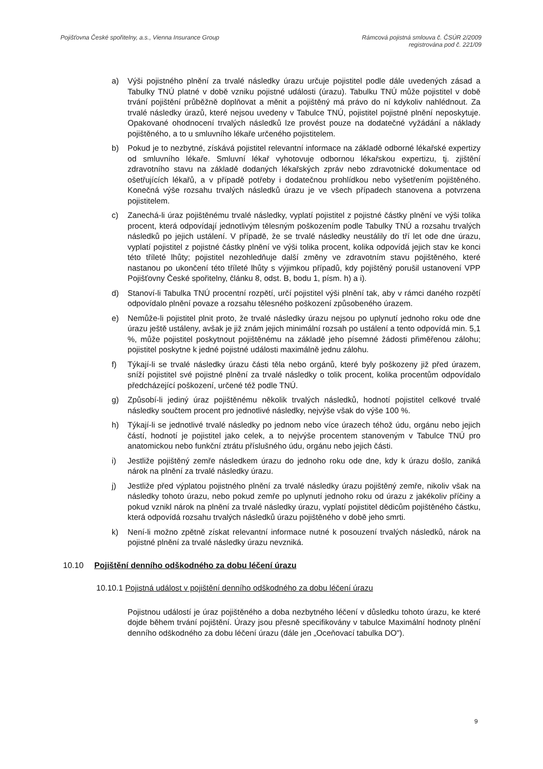Pojišťovna České spořitelny, a.s., Vienna Insurance Group
Rámcová pojistná smlouva č. ČSÚR 2/2009
registrována pod č. 221/09
a) Výši pojistného plnění za trvalé následky úrazu určuje pojistitel podle dále uvedených zásad a Tabulky TNÚ platné v době vzniku pojistné události (úrazu). Tabulku TNÚ může pojistitel v době trvání pojištění průběžně doplňovat a měnit a pojištěný má právo do ní kdykoliv nahlédnout. Za trvalé následky úrazů, které nejsou uvedeny v Tabulce TNÚ, pojistitel pojistné plnění neposkytuje. Opakované ohodnocení trvalých následků lze provést pouze na dodatečné vyžádání a náklady pojištěného, a to u smluvního lékaře určeného pojistitelem.
b) Pokud je to nezbytné, získává pojistitel relevantní informace na základě odborné lékařské expertizy od smluvního lékaře. Smluvní lékař vyhotovuje odbornou lékařskou expertizu, tj. zjištění zdravotního stavu na základě dodaných lékařských zpráv nebo zdravotnické dokumentace od ošetřujících lékařů, a v případě potřeby i dodatečnou prohlídkou nebo vyšetřením pojištěného. Konečná výše rozsahu trvalých následků úrazu je ve všech případech stanovena a potvrzena pojistitelem.
c) Zanechá-li úraz pojištěnému trvalé následky, vyplatí pojistitel z pojistné částky plnění ve výši tolika procent, která odpovídají jednotlivým tělesným poškozením podle Tabulky TNÚ a rozsahu trvalých následků po jejich ustálení. V případě, že se trvalé následky neustálily do tří let ode dne úrazu, vyplatí pojistitel z pojistné částky plnění ve výši tolika procent, kolika odpovídá jejich stav ke konci této tříleté lhůty; pojistitel nezohledňuje další změny ve zdravotním stavu pojištěného, které nastanou po ukončení této tříleté lhůty s výjimkou případů, kdy pojištěný porušil ustanovení VPP Pojišťovny České spořitelny, článku 8, odst. B, bodu 1, písm. h) a i).
d) Stanoví-li Tabulka TNÚ procentní rozpětí, určí pojistitel výši plnění tak, aby v rámci daného rozpětí odpovídalo plnění povaze a rozsahu tělesného poškození způsobeného úrazem.
e) Nemůže-li pojistitel plnit proto, že trvalé následky úrazu nejsou po uplynutí jednoho roku ode dne úrazu ještě ustáleny, avšak je již znám jejich minimální rozsah po ustálení a tento odpovídá min. 5,1 %, může pojistitel poskytnout pojištěnému na základě jeho písemné žádosti přiměřenou zálohu; pojistitel poskytne k jedné pojistné události maximálně jednu zálohu.
f) Týkají-li se trvalé následky úrazu části těla nebo orgánů, které byly poškozeny již před úrazem, sníží pojistitel své pojistné plnění za trvalé následky o tolik procent, kolika procentům odpovídalo předcházející poškození, určené též podle TNÚ.
g) Způsobí-li jediný úraz pojištěnému několik trvalých následků, hodnotí pojistitel celkové trvalé následky součtem procent pro jednotlivé následky, nejvýše však do výše 100 %.
h) Týkají-li se jednotlivé trvalé následky po jednom nebo více úrazech téhož údu, orgánu nebo jejich částí, hodnotí je pojistitel jako celek, a to nejvýše procentem stanoveným v Tabulce TNÚ pro anatomickou nebo funkční ztrátu příslušného údu, orgánu nebo jejich části.
i) Jestliže pojištěný zemře následkem úrazu do jednoho roku ode dne, kdy k úrazu došlo, zaniká nárok na plnění za trvalé následky úrazu.
j) Jestliže před výplatou pojistného plnění za trvalé následky úrazu pojištěný zemře, nikoliv však na následky tohoto úrazu, nebo pokud zemře po uplynutí jednoho roku od úrazu z jakékoliv příčiny a pokud vznikl nárok na plnění za trvalé následky úrazu, vyplatí pojistitel dědicům pojištěného částku, která odpovídá rozsahu trvalých následků úrazu pojištěného v době jeho smrti.
k) Není-li možno zpětně získat relevantní informace nutné k posouzení trvalých následků, nárok na pojistné plnění za trvalé následky úrazu nevzniká.
10.10 Pojištění denního odškodného za dobu léčení úrazu
10.10.1 Pojistná událost v pojištění denního odškodného za dobu léčení úrazu
Pojistnou událostí je úraz pojištěného a doba nezbytného léčení v důsledku tohoto úrazu, ke které dojde během trvání pojištění. Úrazy jsou přesně specifikovány v tabulce Maximální hodnoty plnění denního odškodného za dobu léčení úrazu (dále jen „Oceňovací tabulka DO").
9